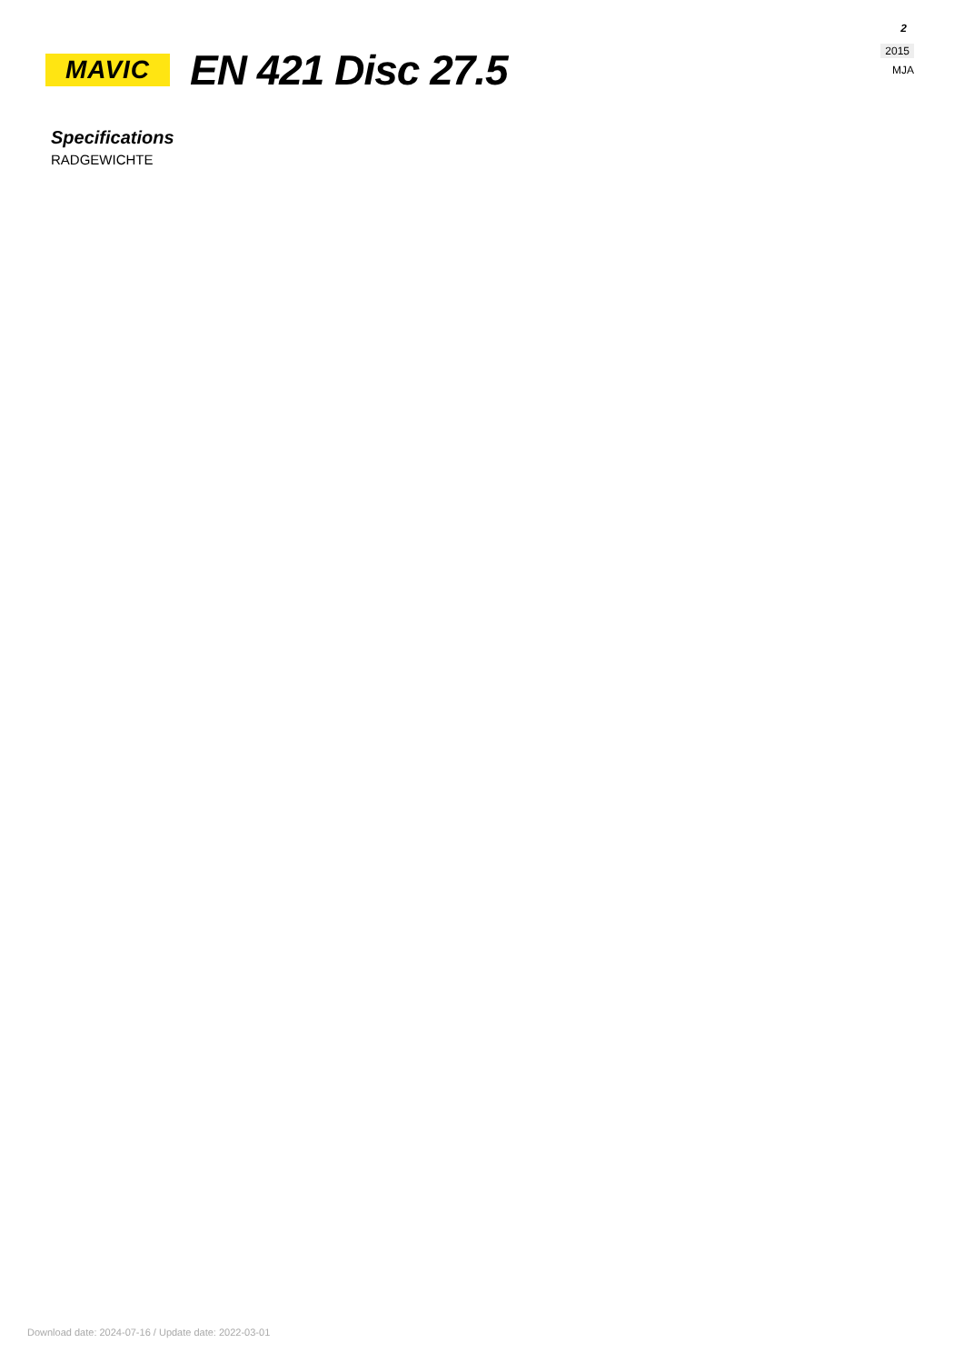2
2015
MJA
MAVIC
EN 421 Disc 27.5
Specifications
RADGEWICHTE
Download date: 2024-07-16 / Update date: 2022-03-01